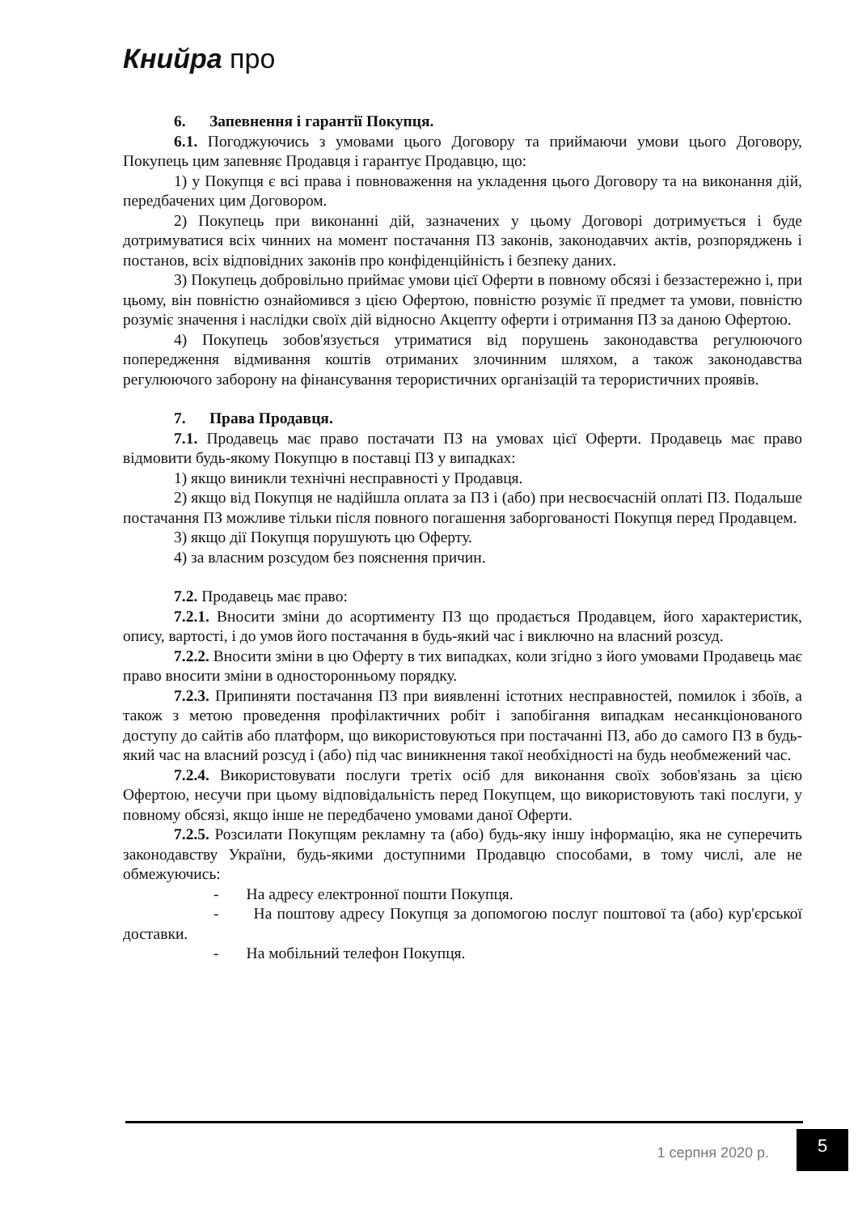Книйра про
6. Запевнення і гарантії Покупця.
6.1. Погоджуючись з умовами цього Договору та приймаючи умови цього Договору, Покупець цим запевняє Продавця і гарантує Продавцю, що:
1) у Покупця є всі права і повноваження на укладення цього Договору та на виконання дій, передбачених цим Договором.
2) Покупець при виконанні дій, зазначених у цьому Договорі дотримується і буде дотримуватися всіх чинних на момент постачання ПЗ законів, законодавчих актів, розпоряджень і постанов, всіх відповідних законів про конфіденційність і безпеку даних.
3) Покупець добровільно приймає умови цієї Оферти в повному обсязі і беззастережно і, при цьому, він повністю ознайомився з цією Офертою, повністю розуміє її предмет та умови, повністю розуміє значення і наслідки своїх дій відносно Акцепту оферти і отримання ПЗ за даною Офертою.
4) Покупець зобов'язується утриматися від порушень законодавства регулюючого попередження відмивання коштів отриманих злочинним шляхом, а також законодавства регулюючого заборону на фінансування терористичних організацій та терористичних проявів.
7. Права Продавця.
7.1. Продавець має право постачати ПЗ на умовах цієї Оферти. Продавець має право відмовити будь-якому Покупцю в поставці ПЗ у випадках:
1) якщо виникли технічні несправності у Продавця.
2) якщо від Покупця не надійшла оплата за ПЗ і (або) при несвоєчасній оплаті ПЗ. Подальше постачання ПЗ можливе тільки після повного погашення заборгованості Покупця перед Продавцем.
3) якщо дії Покупця порушують цю Оферту.
4) за власним розсудом без пояснення причин.
7.2. Продавець має право:
7.2.1. Вносити зміни до асортименту ПЗ що продається Продавцем, його характеристик, опису, вартості, і до умов його постачання в будь-який час і виключно на власний розсуд.
7.2.2. Вносити зміни в цю Оферту в тих випадках, коли згідно з його умовами Продавець має право вносити зміни в односторонньому порядку.
7.2.3. Припиняти постачання ПЗ при виявленні істотних несправностей, помилок і збоїв, а також з метою проведення профілактичних робіт і запобігання випадкам несанкціонованого доступу до сайтів або платформ, що використовуються при постачанні ПЗ, або до самого ПЗ в будь-який час на власний розсуд і (або) під час виникнення такої необхідності на будь необмежений час.
7.2.4. Використовувати послуги третіх осіб для виконання своїх зобов'язань за цією Офертою, несучи при цьому відповідальність перед Покупцем, що використовують такі послуги, у повному обсязі, якщо інше не передбачено умовами даної Оферти.
7.2.5. Розсилати Покупцям рекламну та (або) будь-яку іншу інформацію, яка не суперечить законодавству України, будь-якими доступними Продавцю способами, в тому числі, але не обмежуючись:
- На адресу електронної пошти Покупця.
- На поштову адресу Покупця за допомогою послуг поштової та (або) кур'єрської доставки.
- На мобільний телефон Покупця.
1 серпня 2020 р.
5